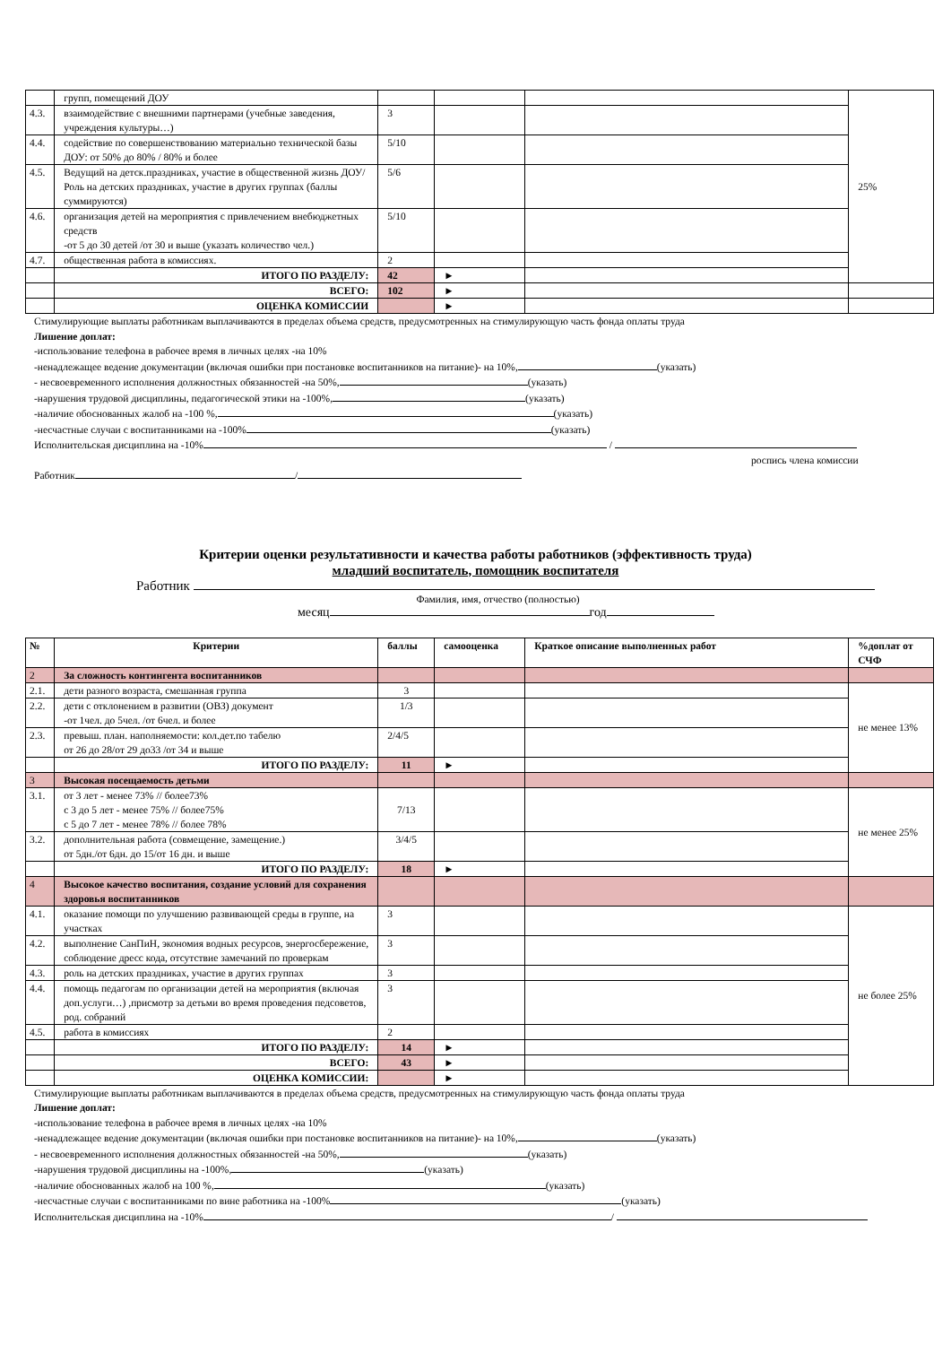| | групп, помещений ДОУ | | | | 25% |
| 4.3. | взаимодействие с внешними партнерами (учебные заведения, учреждения культуры…) | 3 | | | |
| 4.4. | содействие по совершенствованию материально технической базы ДОУ: от 50% до 80% / 80% и более | 5/10 | | | |
| 4.5. | Ведущий на детск.праздниках, участие в общественной жизнь ДОУ/Роль на детских праздниках, участие в других группах (баллы суммируются) | 5/6 | | | |
| 4.6. | организация детей на мероприятия с привлечением внебюджетных средств -от 5 до 30 детей /от 30 и выше (указать количество чел.) | 5/10 | | | |
| 4.7. | общественная работа в комиссиях. | 2 | | | |
| | ИТОГО ПО РАЗДЕЛУ: | 42 | ► | | |
| | ВСЕГО: | 102 | ► | | |
| | ОЦЕНКА КОМИССИИ | | ► | | |
Стимулирующие выплаты работникам выплачиваются в пределах объема средств, предусмотренных на стимулирующую часть фонда оплаты труда
Лишение доплат:
-использование телефона в рабочее время в личных целях -на 10%
-ненадлежащее ведение документации (включая ошибки при постановке воспитанников на питание)- на 10%, (указать)
- несвоевременного исполнения должностных обязанностей -на 50%, (указать)
-нарушения трудовой дисциплины, педагогической этики на -100%, (указать)
-наличие обоснованных жалоб на -100 %, (указать)
-несчастные случаи с воспитанниками на -100% (указать)
Исполнительская дисциплина на -10% /
роспись члена комиссии
Работник /
Критерии оценки результативности и качества работы работников (эффективность труда)
младший воспитатель, помощник воспитателя
Работник
Фамилия, имя, отчество (полностью)
месяц год
| № | Критерии | баллы | самооценка | Краткое описание выполненных работ | %доплат от СЧФ |
| --- | --- | --- | --- | --- | --- |
| 2 | За сложность контингента воспитанников | | | | |
| 2.1. | дети разного возраста, смешанная группа | 3 | | | не менее 13% |
| 2.2. | дети с отклонением в развитии (ОВЗ) документ -от 1чел. до 5чел. /от 6чел. и более | 1/3 | | | |
| 2.3. | превыш. план. наполняемости: кол.дет.по табелю от 26 до 28/от 29 до33 /от 34 и выше | 2/4/5 | | | |
| | ИТОГО ПО РАЗДЕЛУ: | 11 | ► | | |
| 3 | Высокая посещаемость детьми | | | | |
| 3.1. | от 3 лет - менее 73% // более73% с 3 до 5 лет - менее 75% // более75% с 5 до 7 лет - менее 78% // более 78% | 7/13 | | | не менее 25% |
| 3.2. | дополнительная работа (совмещение, замещение.) от 5дн./от 6дн. до 15/от 16 дн. и выше | 3/4/5 | | | |
| | ИТОГО ПО РАЗДЕЛУ: | 18 | ► | | |
| 4 | Высокое качество воспитания, создание условий для сохранения здоровья воспитанников | | | | |
| 4.1. | оказание помощи по улучшению развивающей среды в группе, на участках | 3 | | | не более 25% |
| 4.2. | выполнение СанПиН, экономия водных ресурсов, энергосбережение, соблюдение дресс кода, отсутствие замечаний по проверкам | 3 | | | |
| 4.3. | роль на детских праздниках, участие в других группах | 3 | | | |
| 4.4. | помощь педагогам по организации детей на мероприятия (включая доп.услуги…) ,присмотр за детьми во время проведения педсоветов, род. собраний | 3 | | | |
| 4.5. | работа в комиссиях | 2 | | | |
| | ИТОГО ПО РАЗДЕЛУ: | 14 | ► | | |
| | ВСЕГО: | 43 | ► | | |
| | ОЦЕНКА КОМИССИИ: | | ► | | |
Стимулирующие выплаты работникам выплачиваются в пределах объема средств, предусмотренных на стимулирующую часть фонда оплаты труда
Лишение доплат:
-использование телефона в рабочее время в личных целях -на 10%
-ненадлежащее ведение документации (включая ошибки при постановке воспитанников на питание)- на 10%, (указать)
- несвоевременного исполнения должностных обязанностей -на 50%, (указать)
-нарушения трудовой дисциплины на -100%, (указать)
-наличие обоснованных жалоб на 100 %, (указать)
-несчастные случаи с воспитанниками по вине работника на -100% (указать)
Исполнительская дисциплина на -10% /